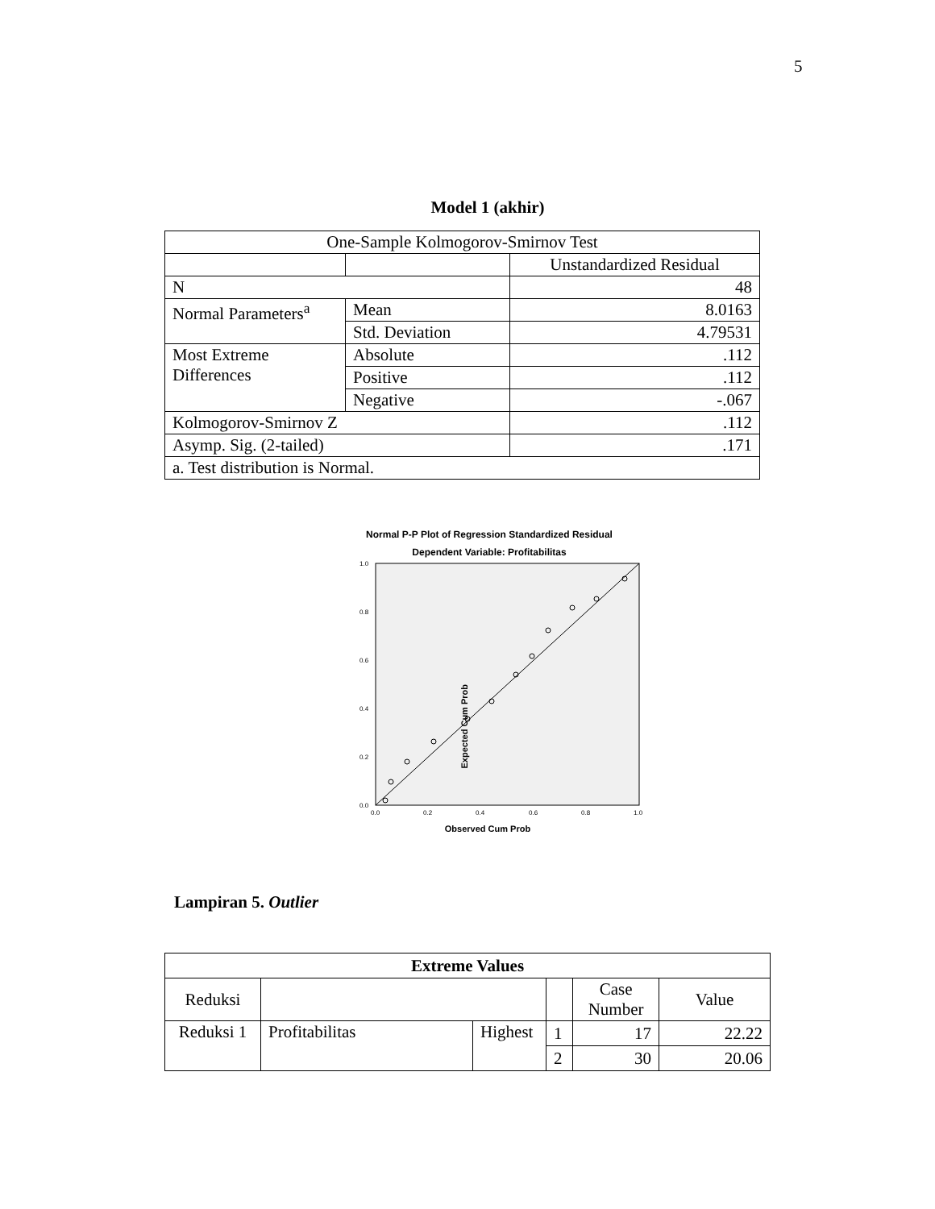5
Model 1 (akhir)
| One-Sample Kolmogorov-Smirnov Test | | |
| | | Unstandardized Residual |
| N | | 48 |
| Normal Parameters<sup>a</sup> | Mean | 8.0163 |
| | Std. Deviation | 4.79531 |
| Most Extreme Differences | Absolute | .112 |
| | Positive | .112 |
| | Negative | -.067 |
| Kolmogorov-Smirnov Z | | .112 |
| Asymp. Sig. (2-tailed) | | .171 |
| a. Test distribution is Normal. | | |
Normal P-P Plot of Regression Standardized Residual
Dependent Variable: Profitabilitas
Expected Cum Prob
Observed Cum Prob
0.0
0.2
0.4
0.6
0.8
1.0
0.0
0.2
0.4
0.6
0.8
1.0
Lampiran 5. Outlier
| Extreme Values | | | | | |
| Reduksi | | | | Case Number | Value |
| Reduksi 1 | Profitabilitas | Highest | 1 | 17 | 22.22 |
| | | | 2 | 30 | 20.06 |